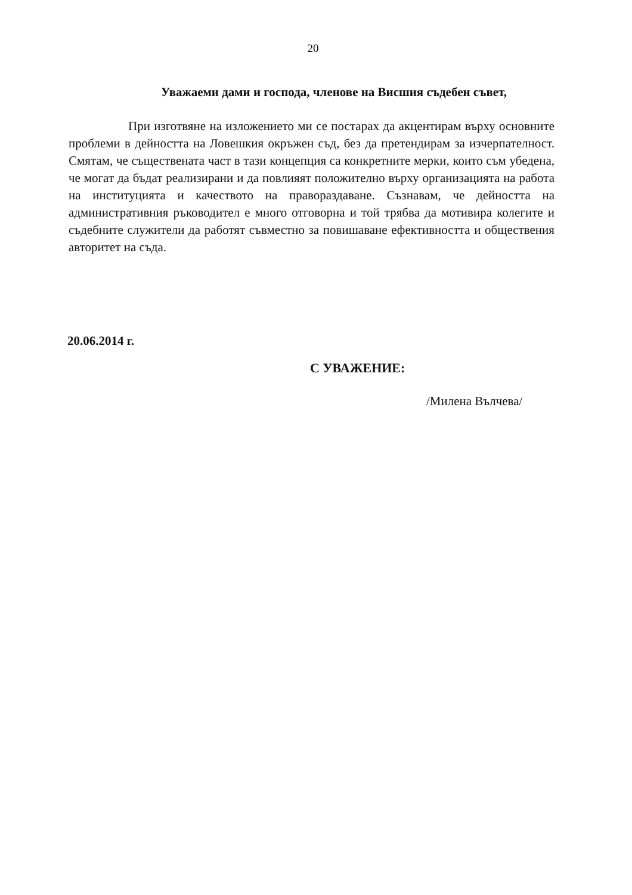20
Уважаеми дами и господа, членове на Висшия съдебен съвет,
При изготвяне на изложението ми се постарах да акцентирам върху основните проблеми в дейността на Ловешкия окръжен съд, без да претендирам за изчерпателност. Смятам, че съществената част в тази концепция са конкретните мерки, които съм убедена, че могат да бъдат реализирани и да повлияят положително върху организацията на работа на институцията и качеството на правораздаване. Съзнавам, че дейността на административния ръководител е много отговорна и той трябва да мотивира колегите и съдебните служители да работят съвместно за повишаване ефективността и обществения авторитет на съда.
20.06.2014 г.
С УВАЖЕНИЕ:
/Милена Вълчева/